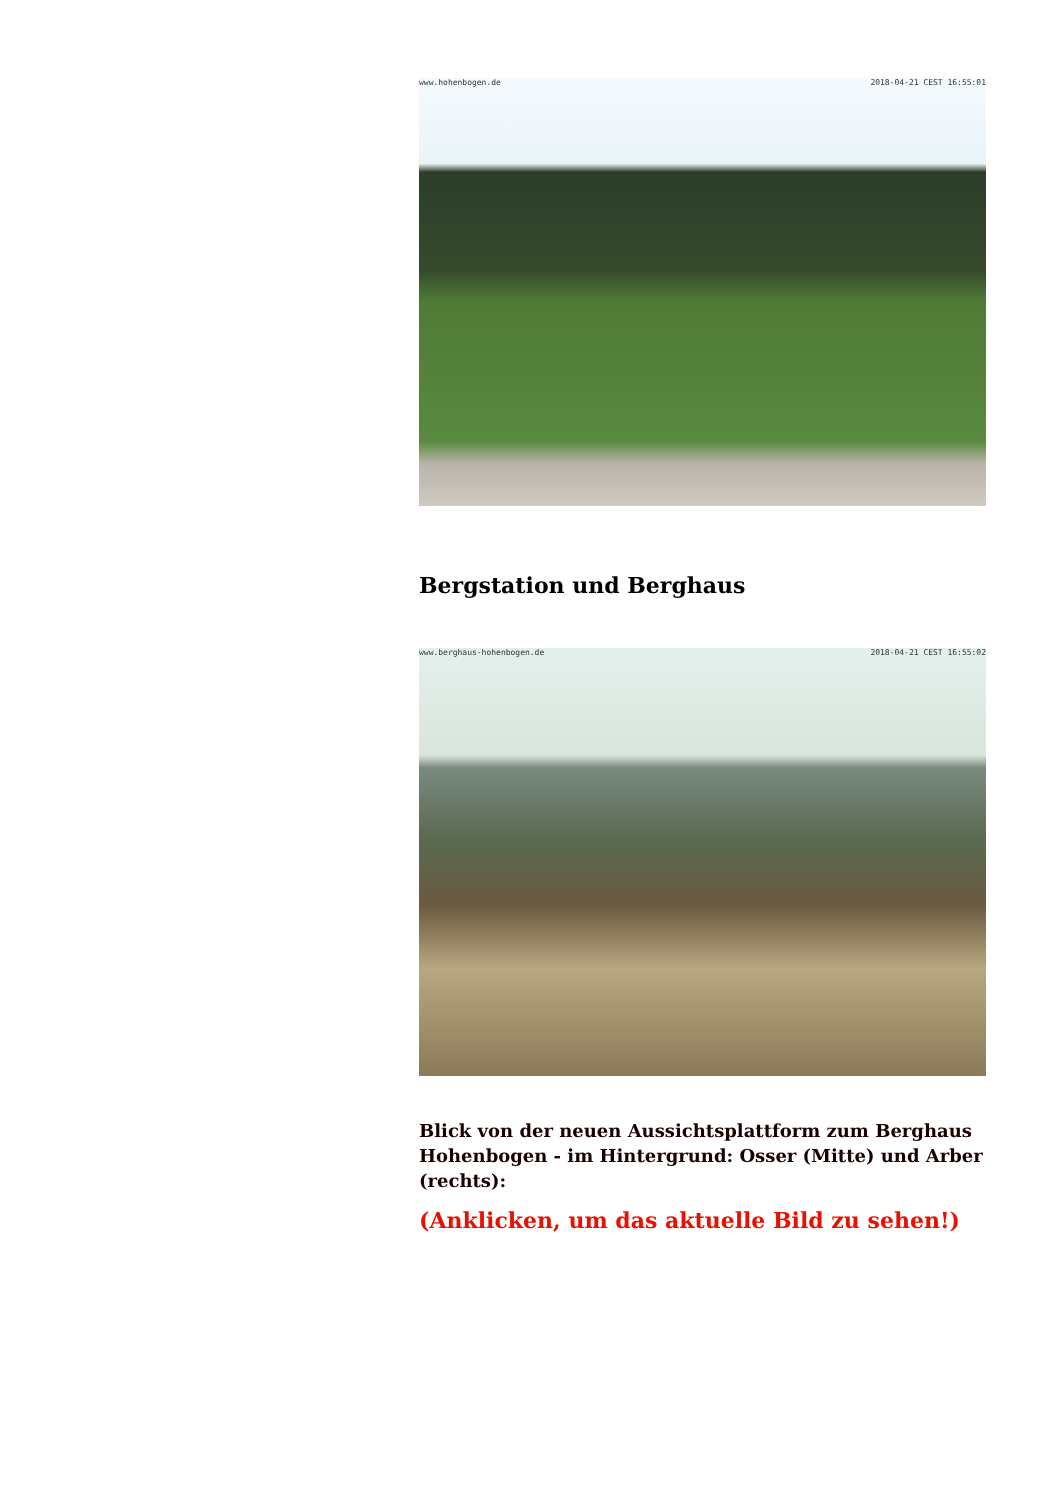www.hohenbogen.de 2018-04-21 CEST 16:55:01
Bergstation und Berghaus
www.berghaus-hohenbogen.de 2018-04-21 CEST 16:55:02
Blick von der neuen Aussichtsplattform zum Berghaus Hohenbogen - im Hintergrund: Osser (Mitte) und Arber (rechts):
(Anklicken, um das aktuelle Bild zu sehen!)